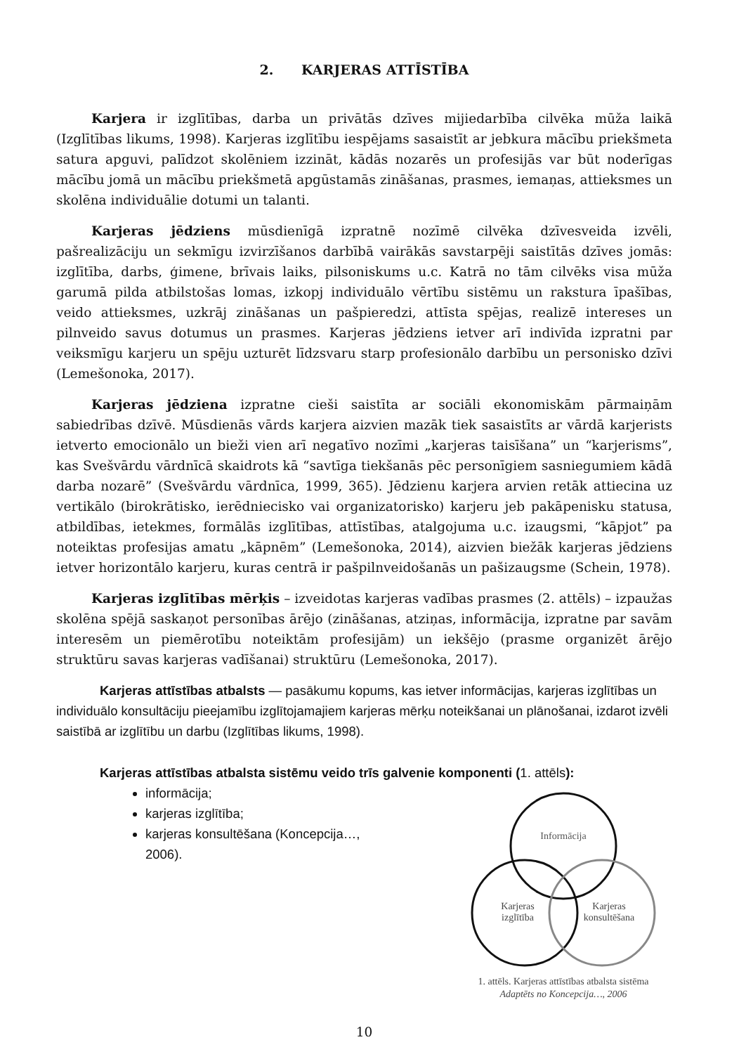2. KARJERAS ATTĪSTĪBA
Karjera ir izglītības, darba un privātās dzīves mijiedarbība cilvēka mūža laikā (Izglītības likums, 1998). Karjeras izglītību iespējams sasaistīt ar jebkura mācību priekšmeta satura apguvi, palīdzot skolēniem izzināt, kādās nozarēs un profesijās var būt noderīgas mācību jomā un mācību priekšmetā apgūstamās zināšanas, prasmes, iemaņas, attieksmes un skolēna individuālie dotumi un talanti.
Karjeras jēdziens mūsdienīgā izpratnē nozīmē cilvēka dzīvesveida izvēli, pašrealizāciju un sekmīgu izvirzīšanos darbībā vairākās savstarpēji saistītās dzīves jomās: izglītība, darbs, ģimene, brīvais laiks, pilsoniskums u.c. Katrā no tām cilvēks visa mūža garumā pilda atbilstošas lomas, izkopj individuālo vērtību sistēmu un rakstura īpašības, veido attieksmes, uzkrāj zināšanas un pašpieredzi, attīsta spējas, realizē intereses un pilnveido savus dotumus un prasmes. Karjeras jēdziens ietver arī indivīda izpratni par veiksmīgu karjeru un spēju uzturēt līdzsvaru starp profesionālo darbību un personisko dzīvi (Lemešonoka, 2017).
Karjeras jēdziena izpratne cieši saistīta ar sociāli ekonomiskām pārmaiņām sabiedrības dzīvē. Mūsdienās vārds karjera aizvien mazāk tiek sasaistīts ar vārdā karjerists ietverto emocionālo un bieži vien arī negatīvo nozīmi „karjeras taisīšana” un “karjerisms”, kas Svešvārdu vārdnīcā skaidrots kā “savtīga tiekšanās pēc personīgiem sasniegumiem kādā darba nozarē” (Svešvārdu vārdnīca, 1999, 365). Jēdzienu karjera arvien retāk attiecina uz vertikālo (birokrātisko, ierēdniecisko vai organizatorisko) karjeru jeb pakāpenisku statusa, atbildības, ietekmes, formālās izglītības, attīstības, atalgojuma u.c. izaugsmi, “kāpjot” pa noteiktas profesijas amatu „kāpnēm” (Lemešonoka, 2014), aizvien biežāk karjeras jēdziens ietver horizontālo karjeru, kuras centrā ir pašpilnveidošanās un pašizaugsme (Schein, 1978).
Karjeras izglītības mērķis – izveidotas karjeras vadības prasmes (2. attēls) – izpaužas skolēna spējā saskaņot personības ārējo (zināšanas, atziņas, informācija, izpratne par savām interesēm un piemērotību noteiktām profesijām) un iekšējo (prasme organizēt ārējo struktūru savas karjeras vadīšanai) struktūru (Lemešonoka, 2017).
Karjeras attīstības atbalsts — pasākumu kopums, kas ietver informācijas, karjeras izglītības un individuālo konsultāciju pieejamību izglītojamajiem karjeras mērķu noteikšanai un plānošanai, izdarot izvēli saistībā ar izglītību un darbu (Izglītības likums, 1998).
Karjeras attīstības atbalsta sistēmu veido trīs galvenie komponenti (1. attēls):
informācija;
karjeras izglītība;
karjeras konsultēšana (Koncepcija…, 2006).
Informācija
Karjeras
izglītība
Karjeras
konsultēšana
1. attēls. Karjeras attīstības atbalsta sistēma
Adaptēts no Koncepcija…, 2006
10